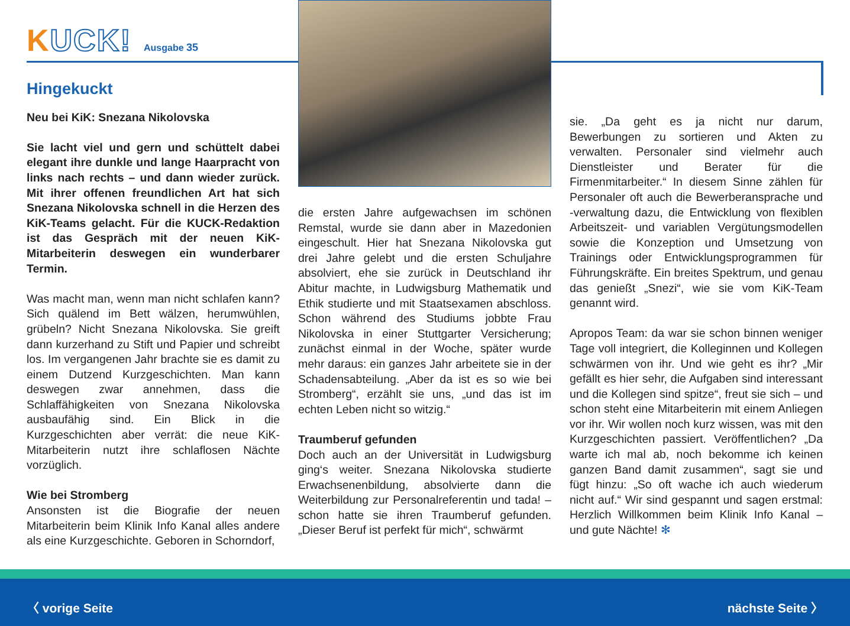KUCK! Ausgabe 35
Hingekuckt
Neu bei KiK: Snezana Nikolovska
Sie lacht viel und gern und schüttelt dabei elegant ihre dunkle und lange Haarpracht von links nach rechts – und dann wieder zurück. Mit ihrer offenen freundlichen Art hat sich Snezana Nikolovska schnell in die Herzen des KiK-Teams gelacht. Für die KUCK-Redaktion ist das Gespräch mit der neuen KiK-Mitarbeiterin deswegen ein wunderbarer Termin.
Was macht man, wenn man nicht schlafen kann? Sich quälend im Bett wälzen, herumwühlen, grübeln? Nicht Snezana Nikolovska. Sie greift dann kurzerhand zu Stift und Papier und schreibt los. Im vergangenen Jahr brachte sie es damit zu einem Dutzend Kurzgeschichten. Man kann deswegen zwar annehmen, dass die Schlaffähigkeiten von Snezana Nikolovska ausbaufähig sind. Ein Blick in die Kurzgeschichten aber verrät: die neue KiK-Mitarbeiterin nutzt ihre schlaflosen Nächte vorzüglich.
Wie bei Stromberg
Ansonsten ist die Biografie der neuen Mitarbeiterin beim Klinik Info Kanal alles andere als eine Kurzgeschichte. Geboren in Schorndorf,
die ersten Jahre aufgewachsen im schönen Remstal, wurde sie dann aber in Mazedonien eingeschult. Hier hat Snezana Nikolovska gut drei Jahre gelebt und die ersten Schuljahre absolviert, ehe sie zurück in Deutschland ihr Abitur machte, in Ludwigsburg Mathematik und Ethik studierte und mit Staatsexamen abschloss. Schon während des Studiums jobbte Frau Nikolovska in einer Stuttgarter Versicherung; zunächst einmal in der Woche, später wurde mehr daraus: ein ganzes Jahr arbeitete sie in der Schadensabteilung. „Aber da ist es so wie bei Stromberg“, erzählt sie uns, „und das ist im echten Leben nicht so witzig.“
Traumberuf gefunden
Doch auch an der Universität in Ludwigsburg ging‘s weiter. Snezana Nikolovska studierte Erwachsenenbildung, absolvierte dann die Weiterbildung zur Personalreferentin und tada! – schon hatte sie ihren Traumberuf gefunden. „Dieser Beruf ist perfekt für mich“, schwärmt
sie. „Da geht es ja nicht nur darum, Bewerbungen zu sortieren und Akten zu verwalten. Personaler sind vielmehr auch Dienstleister und Berater für die Firmenmitarbeiter.“ In diesem Sinne zählen für Personaler oft auch die Bewerberansprache und -verwaltung dazu, die Entwicklung von flexiblen Arbeitszeit- und variablen Vergütungsmodellen sowie die Konzeption und Umsetzung von Trainings oder Entwicklungsprogrammen für Führungskräfte. Ein breites Spektrum, und genau das genießt „Snezi“, wie sie vom KiK-Team genannt wird.
Apropos Team: da war sie schon binnen weniger Tage voll integriert, die Kolleginnen und Kollegen schwärmen von ihr. Und wie geht es ihr? „Mir gefällt es hier sehr, die Aufgaben sind interessant und die Kollegen sind spitze“, freut sie sich – und schon steht eine Mitarbeiterin mit einem Anliegen vor ihr. Wir wollen noch kurz wissen, was mit den Kurzgeschichten passiert. Veröffentlichen? „Da warte ich mal ab, noch bekomme ich keinen ganzen Band damit zusammen“, sagt sie und fügt hinzu: „So oft wache ich auch wiederum nicht auf.“ Wir sind gespannt und sagen erstmal: Herzlich Willkommen beim Klinik Info Kanal – und gute Nächte! ✻
〈 vorige Seite nächste Seite 〉